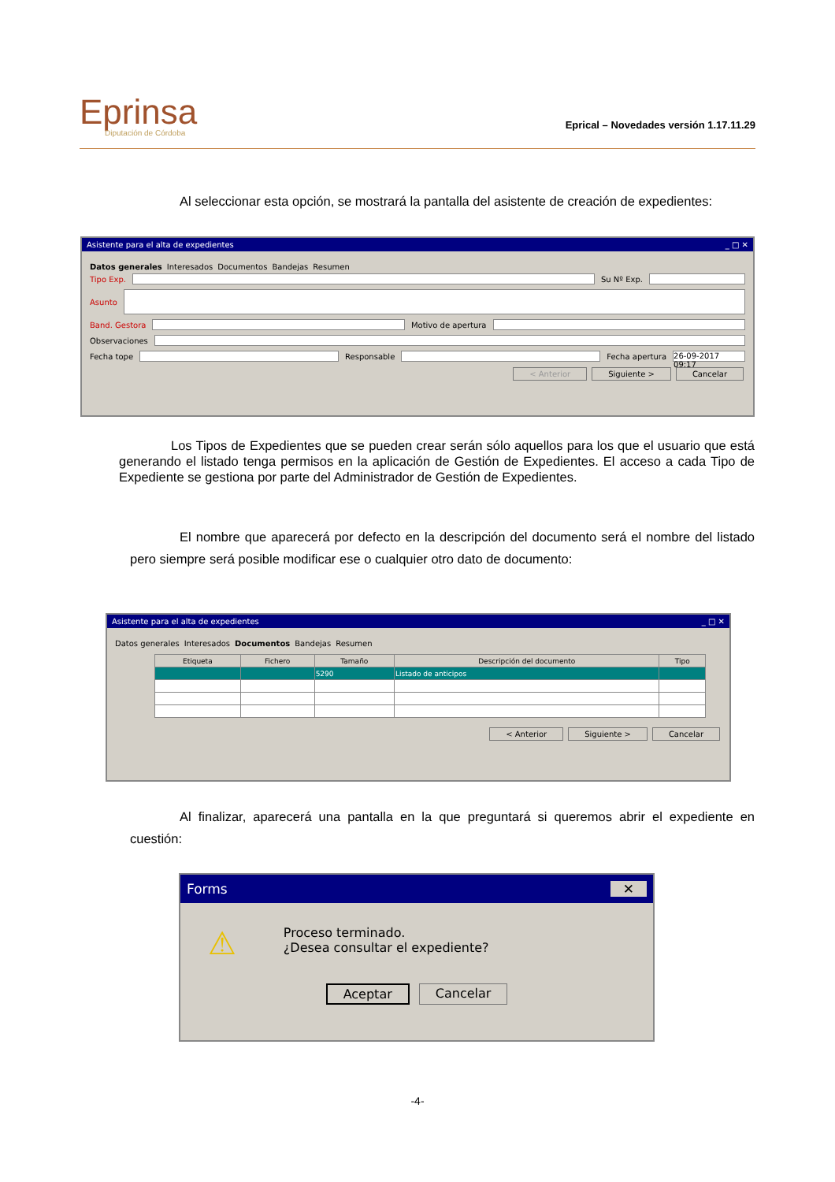Eprinsa
Diputación de Córdoba
Eprical – Novedades versión 1.17.11.29
Al seleccionar esta opción, se mostrará la pantalla del asistente de creación de expedientes:
Asistente para el alta de expedientes _ □ ✕
Datos generales Interesados Documentos Bandejas Resumen
Tipo Exp. Su Nº Exp.
Asunto
Band. Gestora Motivo de apertura
Observaciones
Fecha tope Responsable Fecha apertura 26-09-2017 09:17
< Anterior Siguiente > Cancelar
Los Tipos de Expedientes que se pueden crear serán sólo aquellos para los que el usuario que está generando el listado tenga permisos en la aplicación de Gestión de Expedientes. El acceso a cada Tipo de Expediente se gestiona por parte del Administrador de Gestión de Expedientes.
El nombre que aparecerá por defecto en la descripción del documento será el nombre del listado pero siempre será posible modificar ese o cualquier otro dato de documento:
Asistente para el alta de expedientes _ □ ✕
Datos generales Interesados Documentos Bandejas Resumen
| Etiqueta | Fichero | Tamaño | Descripción del documento | Tipo |
| --- | --- | --- | --- | --- |
| | | 5290 | Listado de anticipos | |
< Anterior Siguiente > Cancelar
Al finalizar, aparecerá una pantalla en la que preguntará si queremos abrir el expediente en cuestión:
Forms ✕
⚠
Proceso terminado.
¿Desea consultar el expediente?
Aceptar Cancelar
-4-